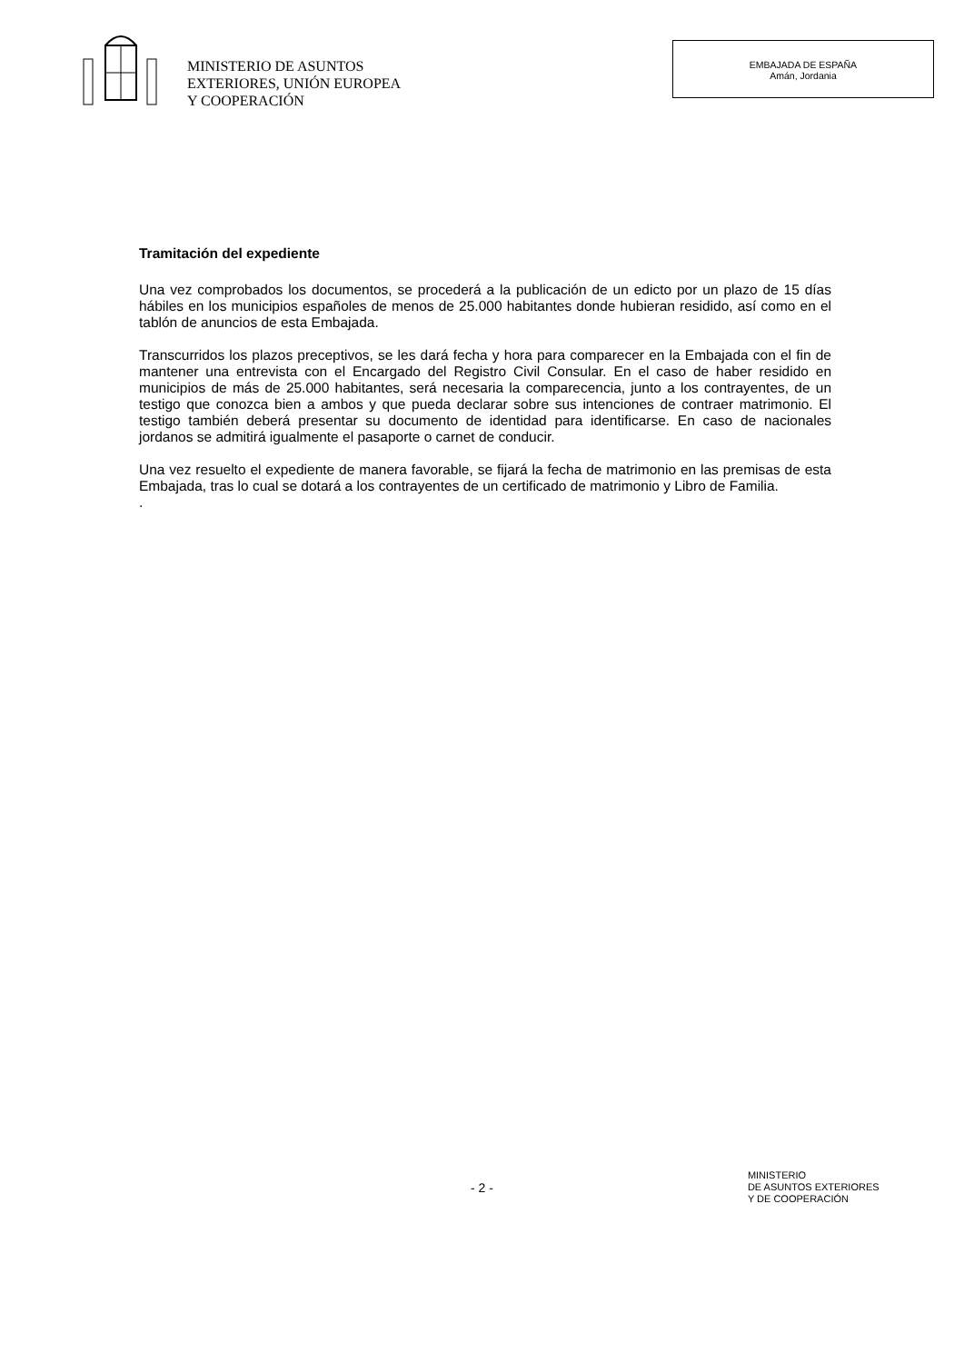MINISTERIO DE ASUNTOS
EXTERIORES, UNIÓN EUROPEA
Y COOPERACIÓN
EMBAJADA DE ESPAÑA
Amán, Jordania
Tramitación del expediente
Una vez comprobados los documentos, se procederá a la publicación de un edicto por un plazo de 15 días hábiles en los municipios españoles de menos de 25.000 habitantes donde hubieran residido, así como en el tablón de anuncios de esta Embajada.
Transcurridos los plazos preceptivos, se les dará fecha y hora para comparecer en la Embajada con el fin de mantener una entrevista con el Encargado del Registro Civil Consular. En el caso de haber residido en municipios de más de 25.000 habitantes, será necesaria la comparecencia, junto a los contrayentes, de un testigo que conozca bien a ambos y que pueda declarar sobre sus intenciones de contraer matrimonio. El testigo también deberá presentar su documento de identidad para identificarse. En caso de nacionales jordanos se admitirá igualmente el pasaporte o carnet de conducir.
Una vez resuelto el expediente de manera favorable, se fijará la fecha de matrimonio en las premisas de esta Embajada, tras lo cual se dotará a los contrayentes de un certificado de matrimonio y Libro de Familia.
.
- 2 -
MINISTERIO
DE ASUNTOS EXTERIORES
Y DE COOPERACIÓN